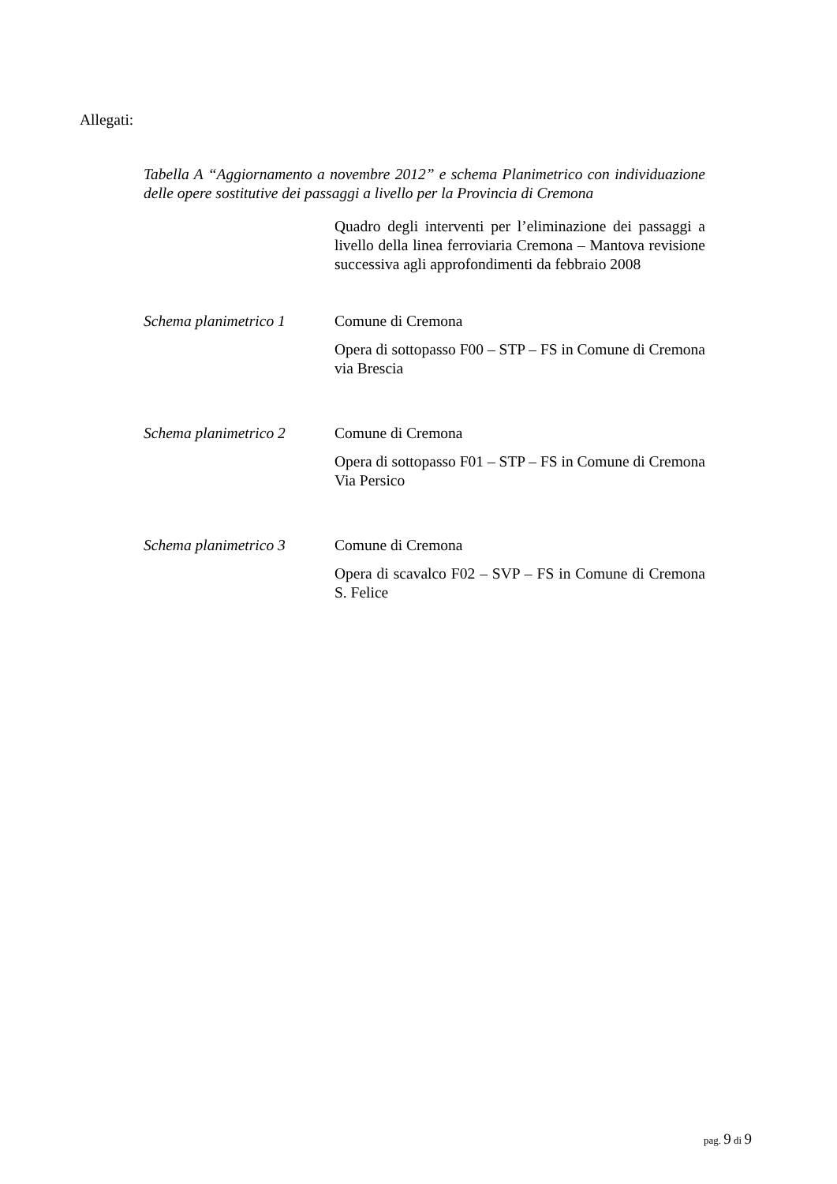Allegati:
Tabella A “Aggiornamento a novembre 2012” e schema Planimetrico con individuazione delle opere sostitutive dei passaggi a livello per la Provincia di Cremona
Quadro degli interventi per l’eliminazione dei passaggi a livello della linea ferroviaria Cremona – Mantova revisione successiva agli approfondimenti da febbraio 2008
Schema planimetrico 1
Comune di Cremona
Opera di sottopasso F00 – STP – FS in Comune di Cremona via Brescia
Schema planimetrico 2
Comune di Cremona
Opera di sottopasso F01 – STP – FS in Comune di Cremona Via Persico
Schema planimetrico 3
Comune di Cremona
Opera di scavalco F02 – SVP – FS in Comune di Cremona S. Felice
pag. 9 di 9